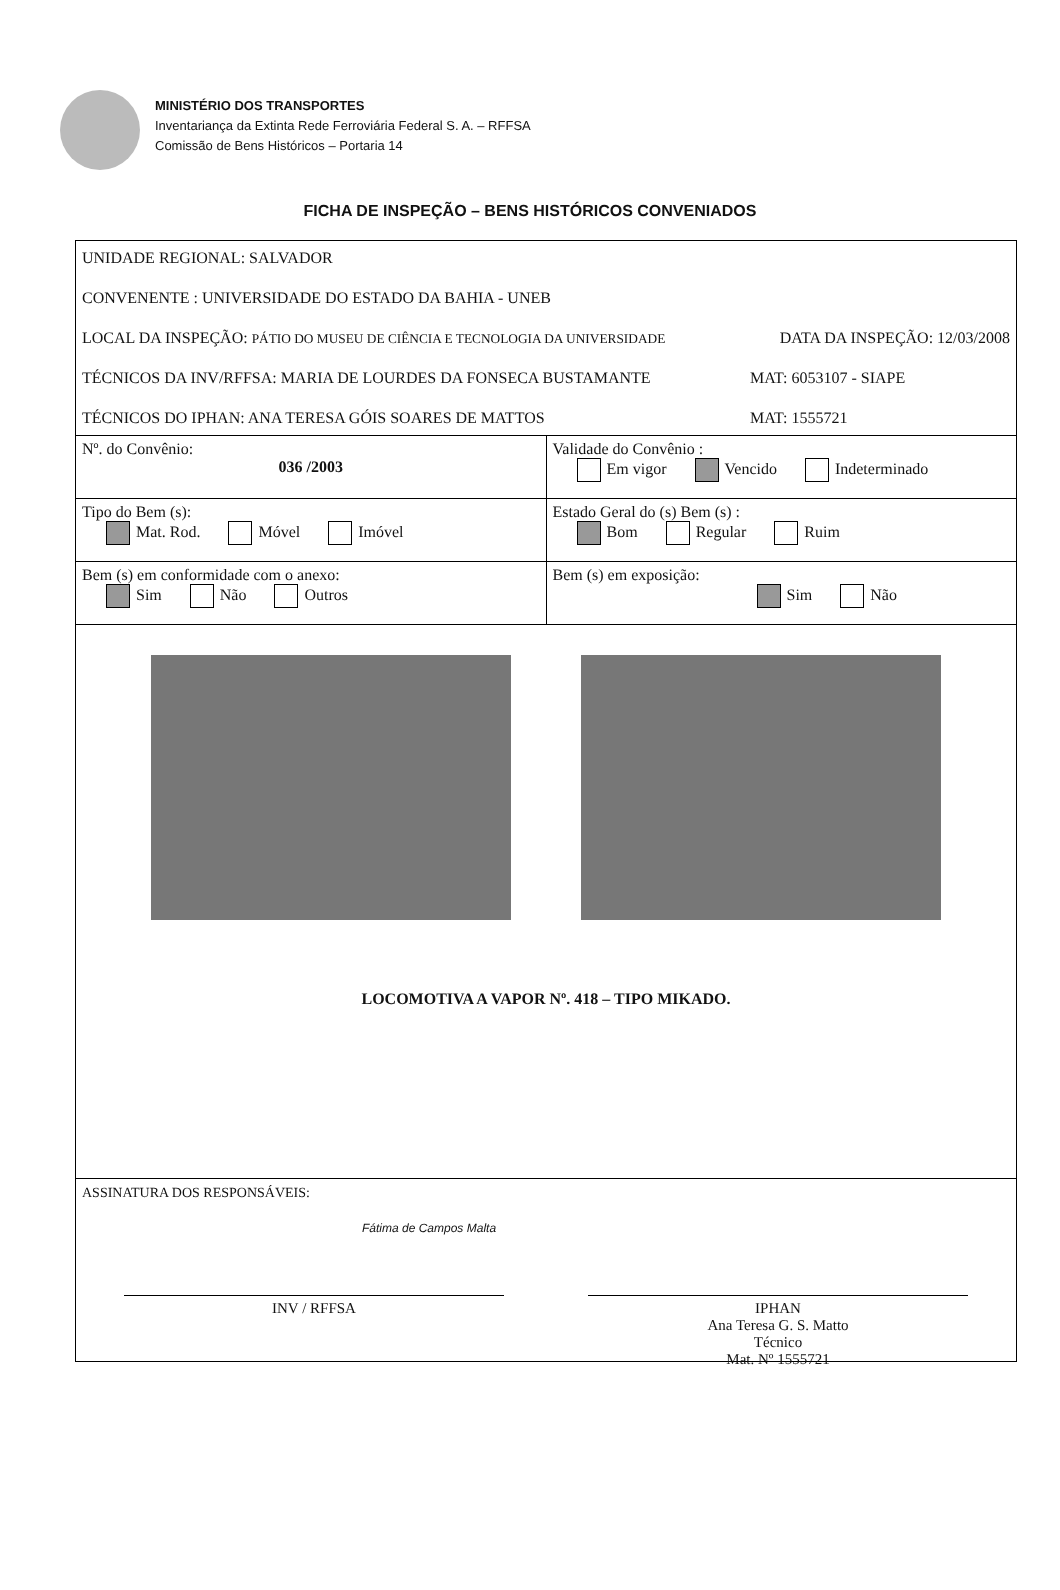MINISTÉRIO DOS TRANSPORTES
Inventariança da Extinta Rede Ferroviária Federal S. A. – RFFSA
Comissão de Bens Históricos – Portaria 14
FICHA DE INSPEÇÃO – BENS HISTÓRICOS CONVENIADOS
UNIDADE REGIONAL: SALVADOR
CONVENENTE : UNIVERSIDADE DO ESTADO DA BAHIA - UNEB
LOCAL DA INSPEÇÃO: PÁTIO DO MUSEU DE CIÊNCIA E TECNOLOGIA DA UNIVERSIDADE DATA DA INSPEÇÃO: 12/03/2008
TÉCNICOS DA INV/RFFSA: MARIA DE LOURDES DA FONSECA BUSTAMANTE MAT: 6053107 - SIAPE
TÉCNICOS DO IPHAN: ANA TERESA GÓIS SOARES DE MATTOS MAT: 1555721
| Nº. do Convênio: 036 /2003 | Validade do Convênio : Em vigor Vencido Indeterminado |
| Tipo do Bem (s): Mat. Rod. Móvel Imóvel | Estado Geral do (s) Bem (s) : Bom Regular Ruim |
| Bem (s) em conformidade com o anexo: Sim Não Outros | Bem (s) em exposição: Sim Não |
LOCOMOTIVA A VAPOR Nº. 418 – TIPO MIKADO.
ASSINATURA DOS RESPONSÁVEIS:
Fátima de Campos Malta
INV / RFFSA IPHAN
Ana Teresa G. S. Matto
Técnico
Mat. Nº 1555721